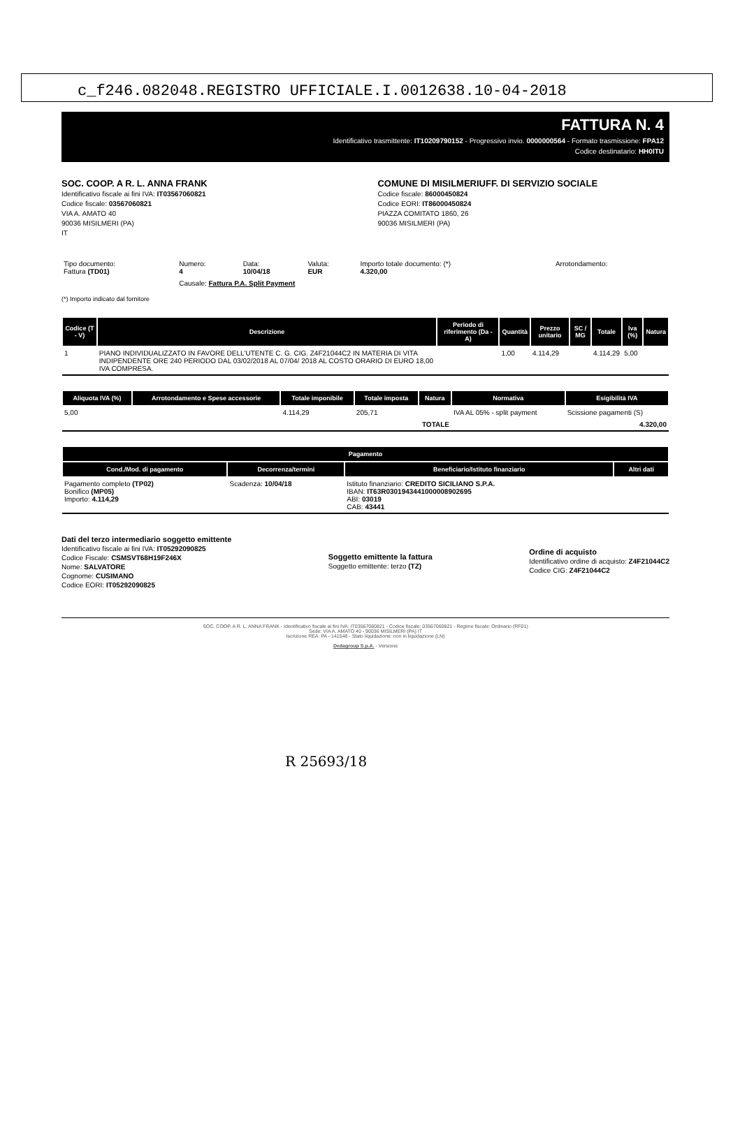c_f246.082048.REGISTRO UFFICIALE.I.0012638.10-04-2018
FATTURA N. 4
Identificativo trasmittente: IT10209790152 - Progressivo invio. 0000000564 - Formato trasmissione: FPA12
Codice destinatario: HH0ITU
SOC. COOP. A R. L. ANNA FRANK
Identificativo fiscale ai fini IVA: IT03567060821
Codice fiscale: 03567060821
VIA A. AMATO 40
90036 MISILMERI (PA)
IT
COMUNE DI MISILMERIUFF. DI SERVIZIO SOCIALE
Codice fiscale: 86000450824
Codice EORI: IT86000450824
PIAZZA COMITATO 1860, 26
90036 MISILMERI (PA)
| Tipo documento: Fattura (TD01) | Numero: 4 | Data: 10/04/18 | Valuta: EUR | Importo totale documento: (*) 4.320,00 | Arrotondamento: |
| | Causale: Fattura P.A. Split Payment | | | | |
(*) Importo indicato dal fornitore
| Codice (T - V) | Descrizione | Periodo di riferimento (Da - A) | Quantità | Prezzo unitario | SC / MG | Totale | Iva (%) | Natura |
| --- | --- | --- | --- | --- | --- | --- | --- | --- |
| 1 | PIANO INDIVIDUALIZZATO IN FAVORE DELL'UTENTE C. G. CIG. Z4F21044C2 IN MATERIA DI VITA INDIPENDENTE ORE 240 PERIODO DAL 03/02/2018 AL 07/04/ 2018 AL COSTO ORARIO DI EURO 18,00 IVA COMPRESA. | | 1,00 | 4.114,29 | | 4.114,29 | 5,00 | |
| Aliquota IVA (%) | Arrotondamento e Spese accessorie | Totale imponibile | Totale imposta | Natura | Normativa | Esigibilità IVA |
| --- | --- | --- | --- | --- | --- | --- |
| 5,00 | | 4.114,29 | 205,71 | | IVA AL 05% - split payment | Scissione pagamenti (S) |
| TOTALE | | | | | | 4.320,00 |
| Pagamento | | | |
| --- | --- | --- | --- |
| Cond./Mod. di pagamento | Decorrenza/termini | Beneficiario/Istituto finanziario | Altri dati |
| Pagamento completo (TP02) Bonifico (MP05) Importo: 4.114,29 | Scadenza: 10/04/18 | Istituto finanziario: CREDITO SICILIANO S.P.A. IBAN: IT63R0301943441000008902695 ABI: 03019 CAB: 43441 | |
Dati del terzo intermediario soggetto emittente
Identificativo fiscale ai fini IVA: IT05292090825
Codice Fiscale: CSMSVT68H19F246X
Nome: SALVATORE
Cognome: CUSIMANO
Codice EORI: IT05292090825
Soggetto emittente la fattura
Soggetto emittente: terzo (TZ)
Ordine di acquisto
Identificativo ordine di acquisto: Z4F21044C2
Codice CIG: Z4F21044C2
SOC. COOP. A R. L. ANNA FRANK - Identificativo fiscale ai fini IVA: IT03567060821 - Codice fiscale: 03567060821 - Regime fiscale: Ordinario (RF01)
Sede: VIA A. AMATO 40 - 90036 MISILMERI (PA) IT
Iscrizione REA: PA - 141548 - Stato liquidazione: non in liquidazione (LN)
Dedagroup S.p.A. - Versione
R 25693/18